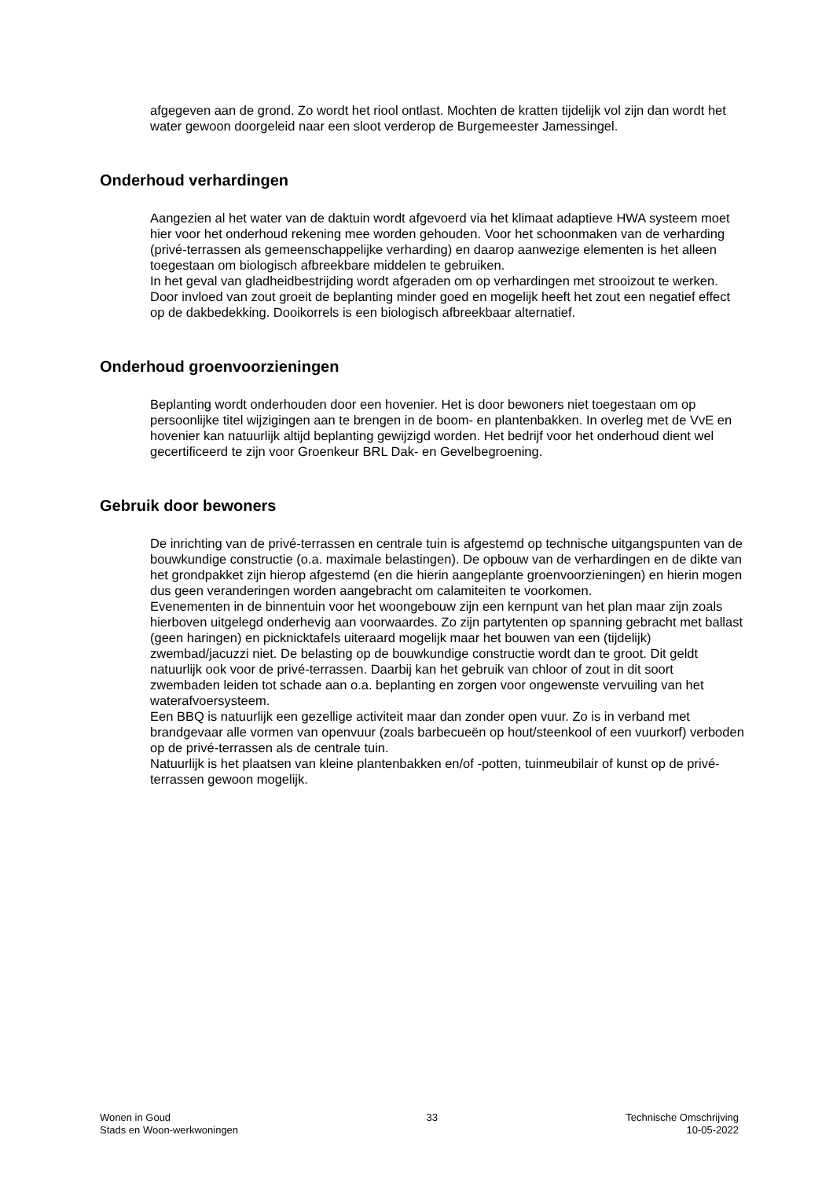afgegeven aan de grond. Zo wordt het riool ontlast. Mochten de kratten tijdelijk vol zijn dan wordt het water gewoon doorgeleid naar een sloot verderop de Burgemeester Jamessingel.
Onderhoud verhardingen
Aangezien al het water van de daktuin wordt afgevoerd via het klimaat adaptieve HWA systeem moet hier voor het onderhoud rekening mee worden gehouden. Voor het schoonmaken van de verharding (privé-terrassen als gemeenschappelijke verharding) en daarop aanwezige elementen is het alleen toegestaan om biologisch afbreekbare middelen te gebruiken.
In het geval van gladheidbestrijding wordt afgeraden om op verhardingen met strooizout te werken. Door invloed van zout groeit de beplanting minder goed en mogelijk heeft het zout een negatief effect op de dakbedekking. Dooikorrels is een biologisch afbreekbaar alternatief.
Onderhoud groenvoorzieningen
Beplanting wordt onderhouden door een hovenier. Het is door bewoners niet toegestaan om op persoonlijke titel wijzigingen aan te brengen in de boom- en plantenbakken. In overleg met de VvE en hovenier kan natuurlijk altijd beplanting gewijzigd worden. Het bedrijf voor het onderhoud dient wel gecertificeerd te zijn voor Groenkeur BRL Dak- en Gevelbegroening.
Gebruik door bewoners
De inrichting van de privé-terrassen en centrale tuin is afgestemd op technische uitgangspunten van de bouwkundige constructie (o.a. maximale belastingen). De opbouw van de verhardingen en de dikte van het grondpakket zijn hierop afgestemd (en die hierin aangeplante groenvoorzieningen) en hierin mogen dus geen veranderingen worden aangebracht om calamiteiten te voorkomen.
Evenementen in de binnentuin voor het woongebouw zijn een kernpunt van het plan maar zijn zoals hierboven uitgelegd onderhevig aan voorwaardes. Zo zijn partytenten op spanning gebracht met ballast (geen haringen) en picknicktafels uiteraard mogelijk maar het bouwen van een (tijdelijk) zwembad/jacuzzi niet. De belasting op de bouwkundige constructie wordt dan te groot. Dit geldt natuurlijk ook voor de privé-terrassen. Daarbij kan het gebruik van chloor of zout in dit soort zwembaden leiden tot schade aan o.a. beplanting en zorgen voor ongewenste vervuiling van het waterafvoersysteem.
Een BBQ is natuurlijk een gezellige activiteit maar dan zonder open vuur. Zo is in verband met brandgevaar alle vormen van openvuur (zoals barbecueën op hout/steenkool of een vuurkorf) verboden op de privé-terrassen als de centrale tuin.
Natuurlijk is het plaatsen van kleine plantenbakken en/of -potten, tuinmeubilair of kunst op de privé-terrassen gewoon mogelijk.
Wonen in Goud
Stads en Woon-werkwoningen
33 Technische Omschrijving
10-05-2022